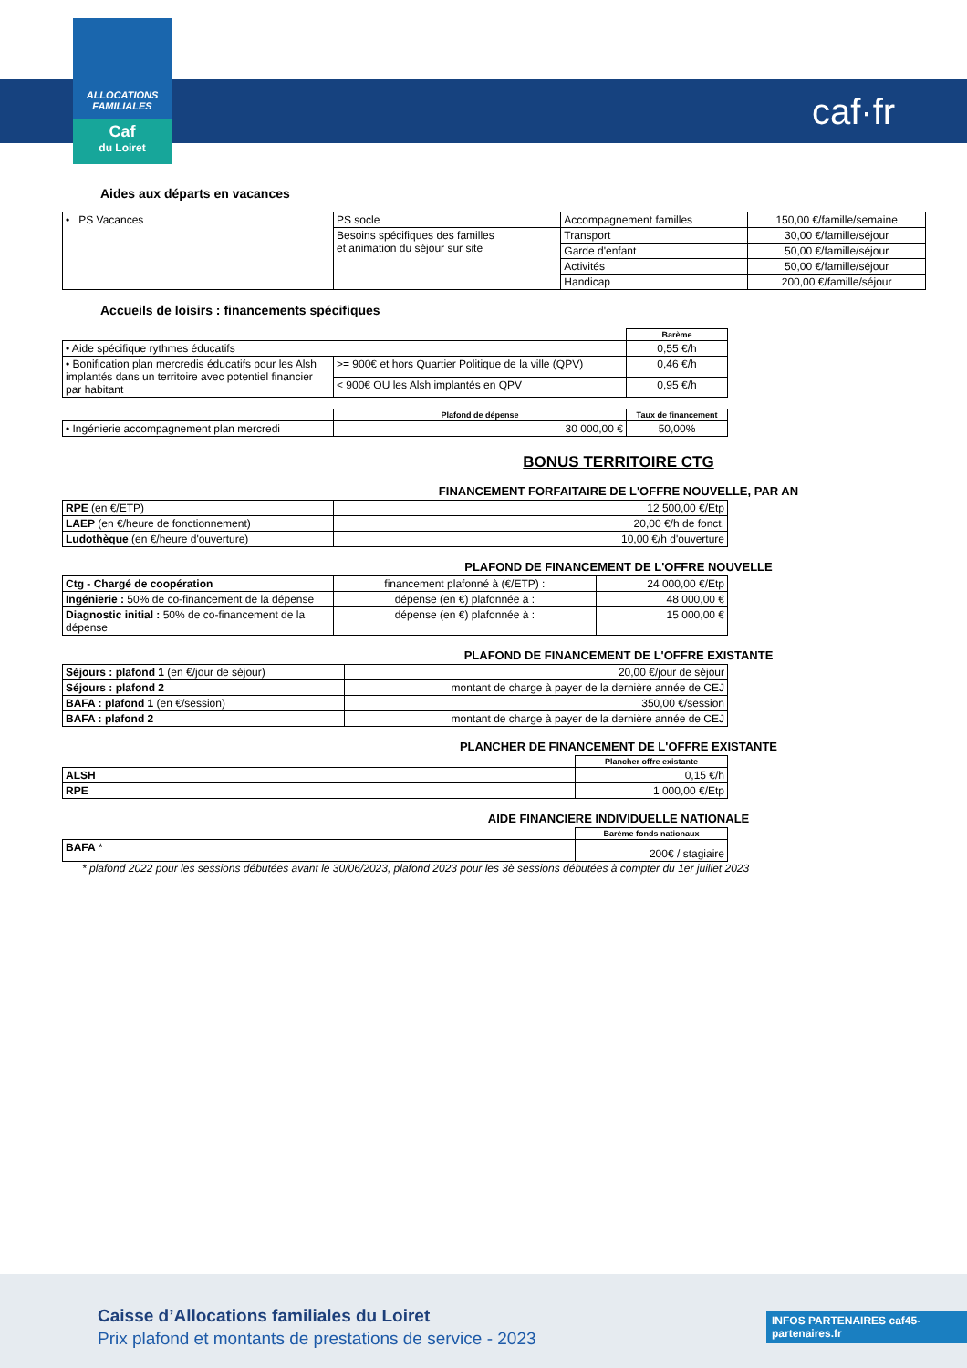ALLOCATIONS
FAMILIALES
Caf
du Loiret
caf·fr
Aides aux départs en vacances
| • PS Vacances | PS socle | Accompagnement familles | 150,00 €/famille/semaine |
| | Besoins spécifiques des familles et animation du séjour sur site | Transport | 30,00 €/famille/séjour |
| | | Garde d'enfant | 50,00 €/famille/séjour |
| | | Activités | 50,00 €/famille/séjour |
| | | Handicap | 200,00 €/famille/séjour |
Accueils de loisirs : financements spécifiques
| | | Barème |
| • Aide spécifique rythmes éducatifs | | 0,55 €/h |
| • Bonification plan mercredis éducatifs pour les Alsh implantés dans un territoire avec potentiel financier par habitant | >= 900€ et hors Quartier Politique de la ville (QPV) | 0,46 €/h |
| | < 900€ OU les Alsh implantés en QPV | 0,95 €/h |
| | Plafond de dépense | Taux de financement |
| • Ingénierie accompagnement plan mercredi | 30 000,00 € | 50,00% |
BONUS TERRITOIRE CTG
FINANCEMENT FORFAITAIRE DE L'OFFRE NOUVELLE, PAR AN
| RPE (en €/ETP) | 12 500,00 €/Etp |
| LAEP (en €/heure de fonctionnement) | 20,00 €/h de fonct. |
| Ludothèque (en €/heure d'ouverture) | 10,00 €/h d'ouverture |
PLAFOND DE FINANCEMENT DE L'OFFRE NOUVELLE
| Ctg - Chargé de coopération | financement plafonné à (€/ETP) : | 24 000,00 €/Etp |
| Ingénierie : 50% de co-financement de la dépense | dépense (en €) plafonnée à : | 48 000,00 € |
| Diagnostic initial : 50% de co-financement de la dépense | dépense (en €) plafonnée à : | 15 000,00 € |
PLAFOND DE FINANCEMENT DE L'OFFRE EXISTANTE
| Séjours : plafond 1 (en €/jour de séjour) | 20,00 €/jour de séjour |
| Séjours : plafond 2 | montant de charge à payer de la dernière année de CEJ |
| BAFA : plafond 1 (en €/session) | 350,00 €/session |
| BAFA : plafond 2 | montant de charge à payer de la dernière année de CEJ |
PLANCHER DE FINANCEMENT DE L'OFFRE EXISTANTE
| | Plancher offre existante |
| ALSH | 0,15 €/h |
| RPE | 1 000,00 €/Etp |
AIDE FINANCIERE INDIVIDUELLE NATIONALE
| | Barème fonds nationaux |
| BAFA * | 200€ / stagiaire |
* plafond 2022 pour les sessions débutées avant le 30/06/2023, plafond 2023 pour les 3è sessions débutées à compter du 1er juillet 2023
Caisse d’Allocations familiales du Loiret
Prix plafond et montants de prestations de service - 2023
INFOS PARTENAIRES caf45-partenaires.fr